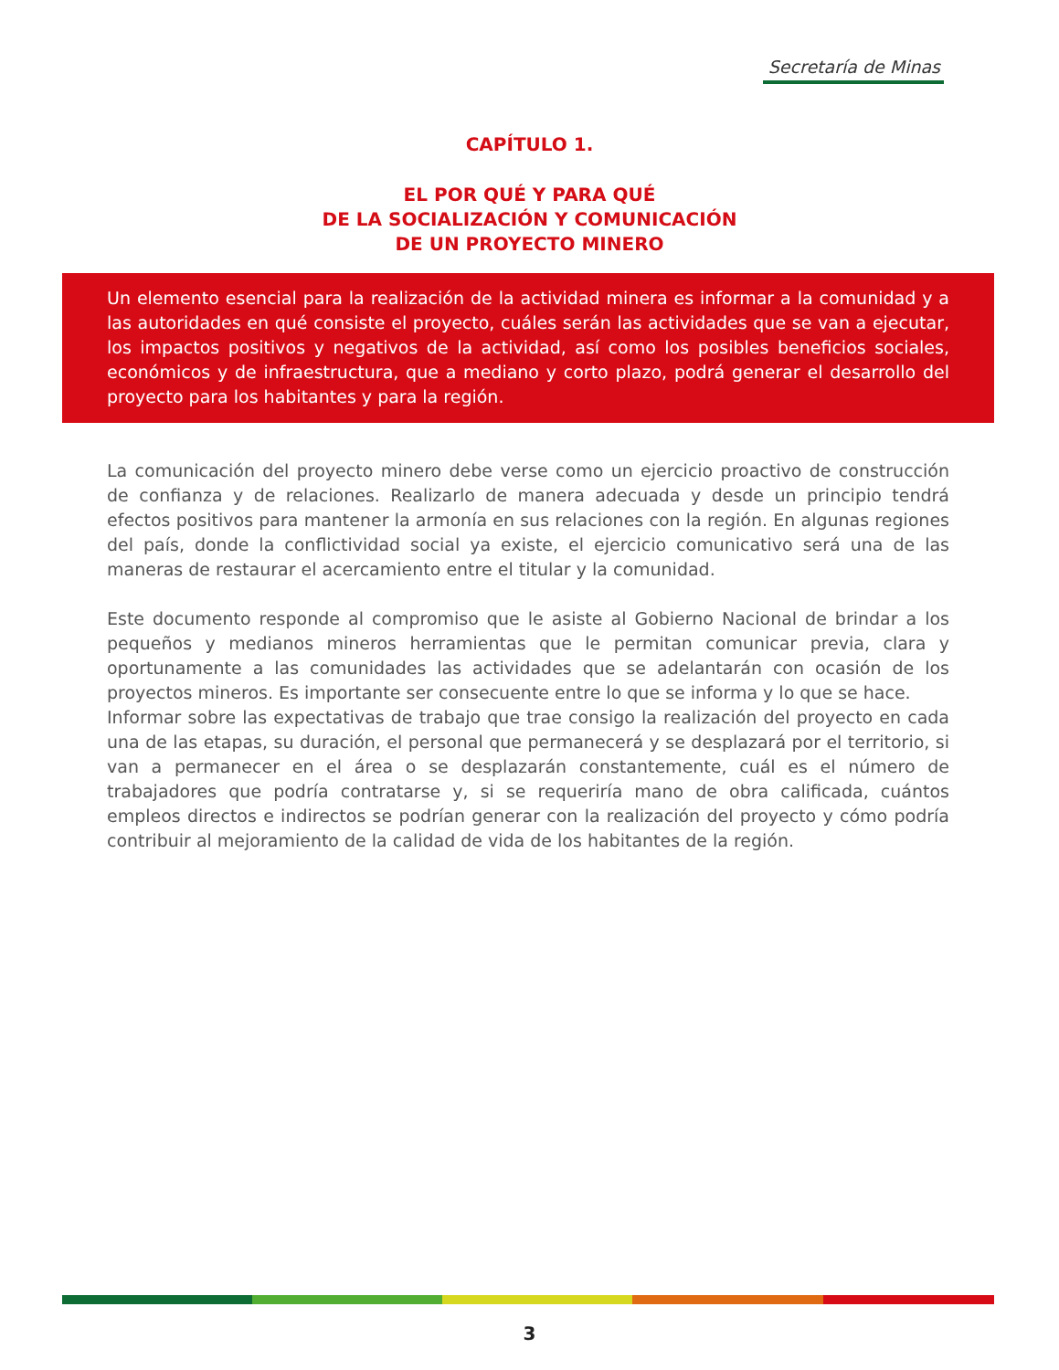Secretaría de Minas
CAPÍTULO 1.
EL POR QUÉ Y PARA QUÉ
DE LA SOCIALIZACIÓN Y COMUNICACIÓN
DE UN PROYECTO MINERO
Un elemento esencial para la realización de la actividad minera es informar a la comunidad y a las autoridades en qué consiste el proyecto, cuáles serán las actividades que se van a ejecutar, los impactos positivos y negativos de la actividad, así como los posibles beneficios sociales, económicos y de infraestructura, que a mediano y corto plazo, podrá generar el desarrollo del proyecto para los habitantes y para la región.
La comunicación del proyecto minero debe verse como un ejercicio proactivo de construcción de confianza y de relaciones. Realizarlo de manera adecuada y desde un principio tendrá efectos positivos para mantener la armonía en sus relaciones con la región. En algunas regiones del país, donde la conflictividad social ya existe, el ejercicio comunicativo será una de las maneras de restaurar el acercamiento entre el titular y la comunidad.
Este documento responde al compromiso que le asiste al Gobierno Nacional de brindar a los pequeños y medianos mineros herramientas que le permitan comunicar previa, clara y oportunamente a las comunidades las actividades que se adelantarán con ocasión de los proyectos mineros. Es importante ser consecuente entre lo que se informa y lo que se hace.
Informar sobre las expectativas de trabajo que trae consigo la realización del proyecto en cada una de las etapas, su duración, el personal que permanecerá y se desplazará por el territorio, si van a permanecer en el área o se desplazarán constantemente, cuál es el número de trabajadores que podría contratarse y, si se requeriría mano de obra calificada, cuántos empleos directos e indirectos se podrían generar con la realización del proyecto y cómo podría contribuir al mejoramiento de la calidad de vida de los habitantes de la región.
3